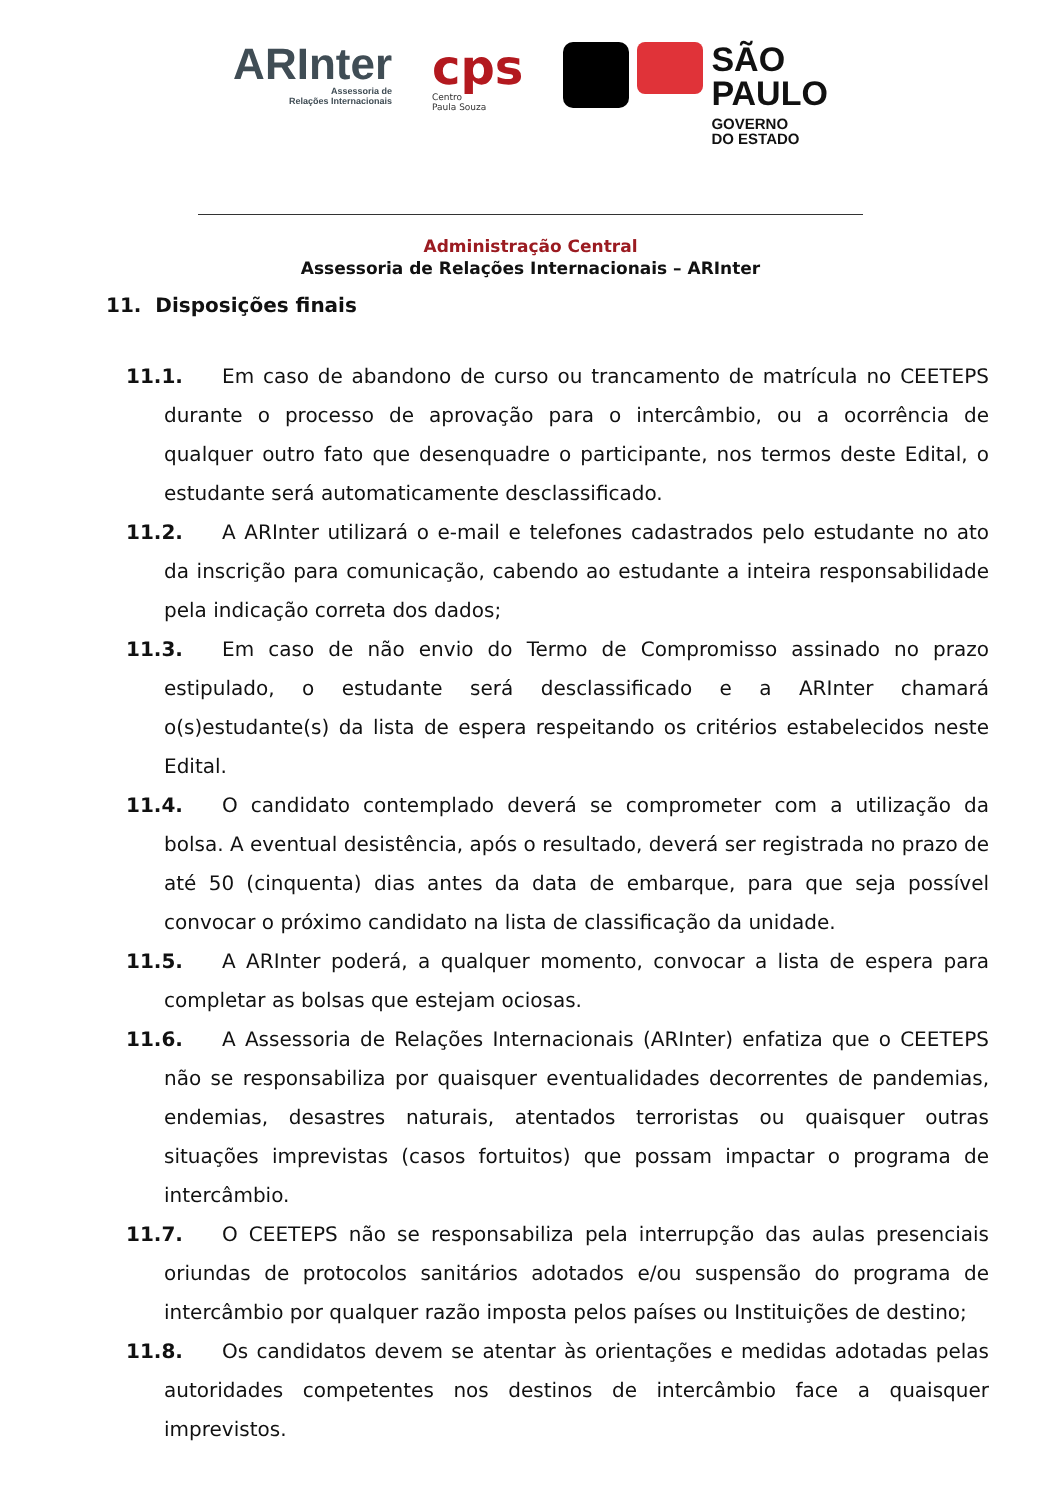ARInter
Assessoria de
Relações Internacionais
cps
Centro
Paula Souza
SÃO
PAULO
GOVERNO
DO ESTADO
Administração Central
Assessoria de Relações Internacionais – ARInter
11. Disposições finais
11.1. Em caso de abandono de curso ou trancamento de matrícula no CEETEPS durante o processo de aprovação para o intercâmbio, ou a ocorrência de qualquer outro fato que desenquadre o participante, nos termos deste Edital, o estudante será automaticamente desclassificado.
11.2. A ARInter utilizará o e-mail e telefones cadastrados pelo estudante no ato da inscrição para comunicação, cabendo ao estudante a inteira responsabilidade pela indicação correta dos dados;
11.3. Em caso de não envio do Termo de Compromisso assinado no prazo estipulado, o estudante será desclassificado e a ARInter chamará o(s)estudante(s) da lista de espera respeitando os critérios estabelecidos neste Edital.
11.4. O candidato contemplado deverá se comprometer com a utilização da bolsa. A eventual desistência, após o resultado, deverá ser registrada no prazo de até 50 (cinquenta) dias antes da data de embarque, para que seja possível convocar o próximo candidato na lista de classificação da unidade.
11.5. A ARInter poderá, a qualquer momento, convocar a lista de espera para completar as bolsas que estejam ociosas.
11.6. A Assessoria de Relações Internacionais (ARInter) enfatiza que o CEETEPS não se responsabiliza por quaisquer eventualidades decorrentes de pandemias, endemias, desastres naturais, atentados terroristas ou quaisquer outras situações imprevistas (casos fortuitos) que possam impactar o programa de intercâmbio.
11.7. O CEETEPS não se responsabiliza pela interrupção das aulas presenciais oriundas de protocolos sanitários adotados e/ou suspensão do programa de intercâmbio por qualquer razão imposta pelos países ou Instituições de destino;
11.8. Os candidatos devem se atentar às orientações e medidas adotadas pelas autoridades competentes nos destinos de intercâmbio face a quaisquer imprevistos.